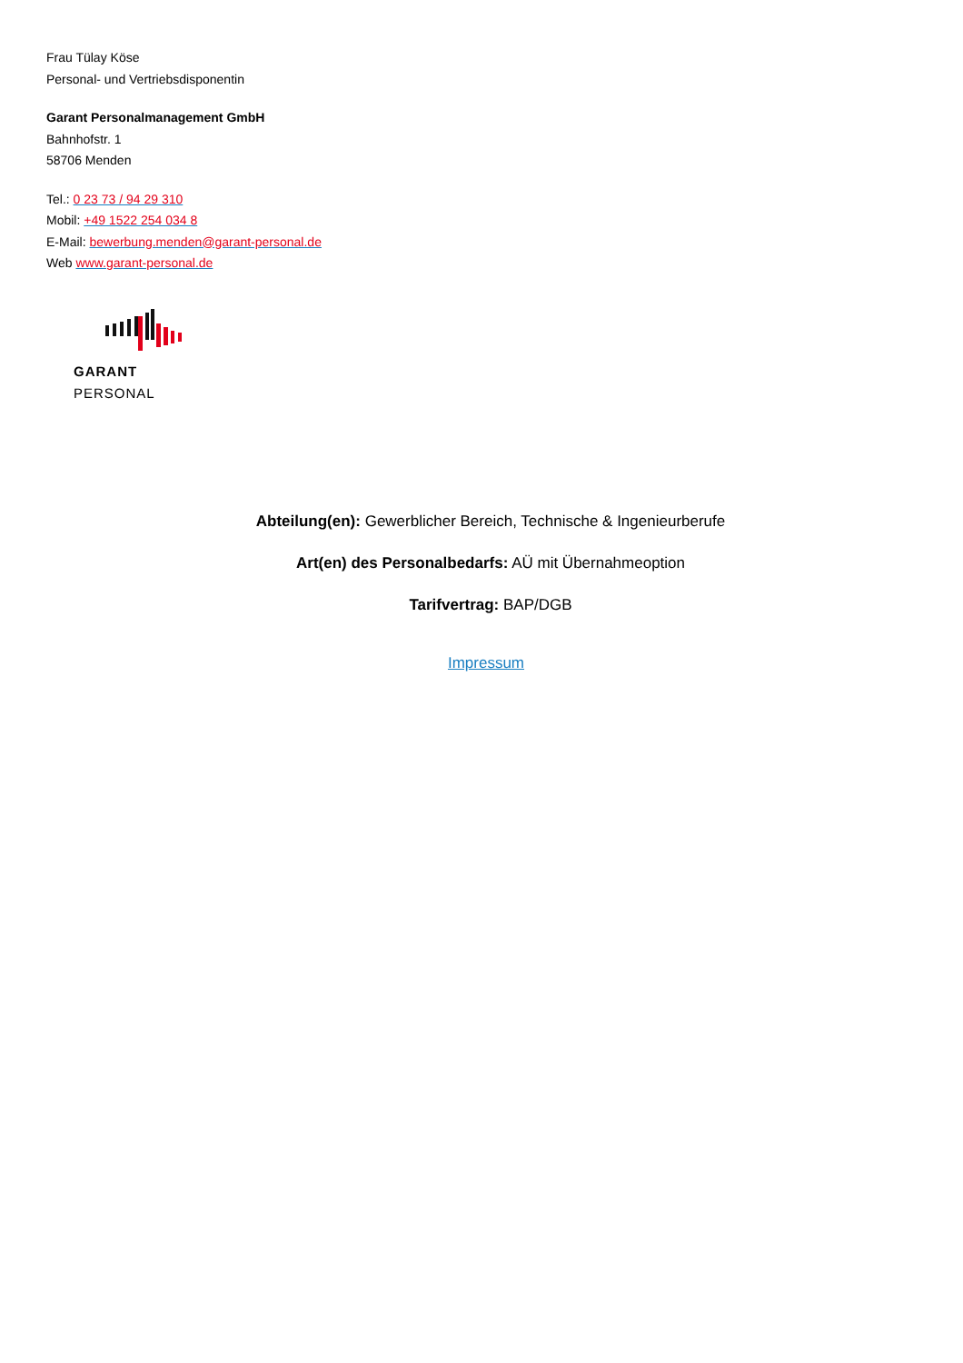Frau Tülay Köse
Personal- und Vertriebsdisponentin
Garant Personalmanagement GmbH
Bahnhofstr. 1
58706 Menden
Tel.: 0 23 73 / 94 29 310
Mobil: +49 1522 254 034 8
E-Mail: bewerbung.menden@garant-personal.de
Web www.garant-personal.de
GARANT PERSONAL
Abteilung(en): Gewerblicher Bereich, Technische & Ingenieurberufe
Art(en) des Personalbedarfs: AÜ mit Übernahmeoption
Tarifvertrag: BAP/DGB
Impressum